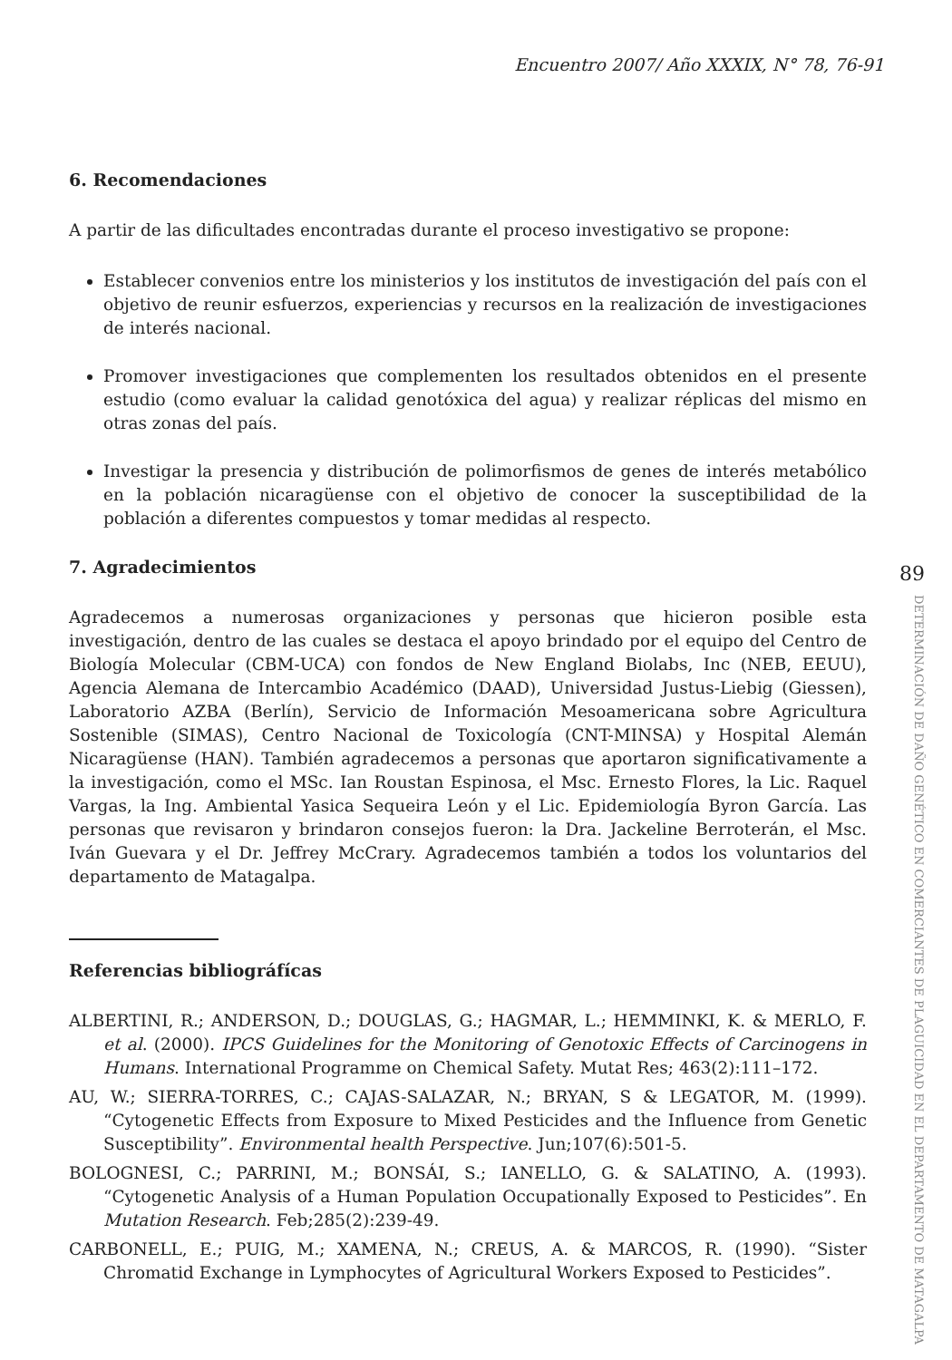Encuentro 2007/ Año XXXIX, N° 78, 76-91
6. Recomendaciones
A partir de las dificultades encontradas durante el proceso investigativo se propone:
Establecer convenios entre los ministerios y los institutos de investigación del país con el objetivo de reunir esfuerzos, experiencias y recursos en la realización de investigaciones de interés nacional.
Promover investigaciones que complementen los resultados obtenidos en el presente estudio (como evaluar la calidad genotóxica del agua) y realizar réplicas del mismo en otras zonas del país.
Investigar la presencia y distribución de polimorfismos de genes de interés metabólico en la población nicaragüense con el objetivo de conocer la susceptibilidad de la población a diferentes compuestos y tomar medidas al respecto.
7. Agradecimientos
Agradecemos a numerosas organizaciones y personas que hicieron posible esta investigación, dentro de las cuales se destaca el apoyo brindado por el equipo del Centro de Biología Molecular (CBM-UCA) con fondos de New England Biolabs, Inc (NEB, EEUU), Agencia Alemana de Intercambio Académico (DAAD), Universidad Justus-Liebig (Giessen), Laboratorio AZBA (Berlín), Servicio de Información Mesoamericana sobre Agricultura Sostenible (SIMAS), Centro Nacional de Toxicología (CNT-MINSA) y Hospital Alemán Nicaragüense (HAN). También agradecemos a personas que aportaron significativamente a la investigación, como el MSc. Ian Roustan Espinosa, el Msc. Ernesto Flores, la Lic. Raquel Vargas, la Ing. Ambiental Yasica Sequeira León y el Lic. Epidemiología Byron García. Las personas que revisaron y brindaron consejos fueron: la Dra. Jackeline Berroterán, el Msc. Iván Guevara y el Dr. Jeffrey McCrary. Agradecemos también a todos los voluntarios del departamento de Matagalpa.
Referencias bibliográfícas
ALBERTINI, R.; ANDERSON, D.; DOUGLAS, G.; HAGMAR, L.; HEMMINKI, K. & MERLO, F. et al. (2000). IPCS Guidelines for the Monitoring of Genotoxic Effects of Carcinogens in Humans. International Programme on Chemical Safety. Mutat Res; 463(2):111–172.
AU, W.; SIERRA-TORRES, C.; CAJAS-SALAZAR, N.; BRYAN, S & LEGATOR, M. (1999). “Cytogenetic Effects from Exposure to Mixed Pesticides and the Influence from Genetic Susceptibility”. Environmental health Perspective. Jun;107(6):501-5.
BOLOGNESI, C.; PARRINI, M.; BONSÁI, S.; IANELLO, G. & SALATINO, A. (1993). “Cytogenetic Analysis of a Human Population Occupationally Exposed to Pesticides”. En Mutation Research. Feb;285(2):239-49.
CARBONELL, E.; PUIG, M.; XAMENA, N.; CREUS, A. & MARCOS, R. (1990). “Sister Chromatid Exchange in Lymphocytes of Agricultural Workers Exposed to Pesticides”.
89
DETERMINACIÓN DE DAÑO GENÉTICO EN COMERCIANTES DE PLAGUICIDAD EN EL DEPARTAMENTO DE MATAGALPA